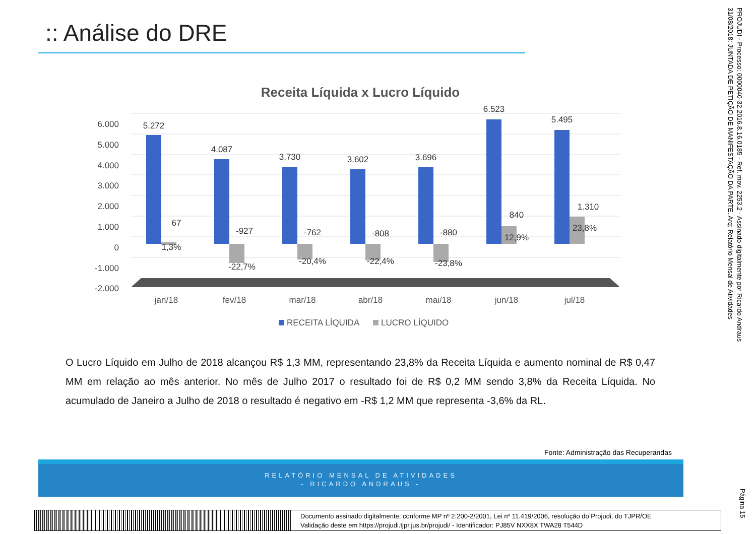:: Análise do DRE
Receita Líquida x Lucro Líquido
6.000
5.000
4.000
3.000
2.000
1.000
0
-1.000
-2.000
5.272
4.087
3.730
3.602
3.696
6.523
5.495
67
-927
-762
-808
-880
840
1.310
1,3%
-22,7%
-20,4%
-22,4%
-23,8%
12,9%
23,8%
jan/18
fev/18
mar/18
abr/18
mai/18
jun/18
jul/18
RECEITA LÍQUIDA
LUCRO LÍQUIDO
O Lucro Líquido em Julho de 2018 alcançou R$ 1,3 MM, representando 23,8% da Receita Líquida e aumento nominal de R$ 0,47 MM em relação ao mês anterior. No mês de Julho 2017 o resultado foi de R$ 0,2 MM sendo 3,8% da Receita Líquida. No acumulado de Janeiro a Julho de 2018 o resultado é negativo em -R$ 1,2 MM que representa -3,6% da RL.
Fonte: Administração das Recuperandas
RELATÓRIO MENSAL DE ATIVIDADES
- RICARDO ANDRAUS -
Documento assinado digitalmente, conforme MP nº 2.200-2/2001, Lei nº 11.419/2006, resolução do Projudi, do TJPR/OE
Validação deste em https://projudi.tjpr.jus.br/projudi/ - Identificador: PJ85V NXX8X TWA28 T544D
PROJUDI - Processo: 0000040-32.2016.8.16.0185 - Ref. mov. 2253.2 - Assinado digitalmente por Ricardo Andraus
31/08/2018: JUNTADA DE PETIÇÃO DE MANIFESTAÇÃO DA PARTE. Arq: Relatório Mensal de Atividades
Página 15